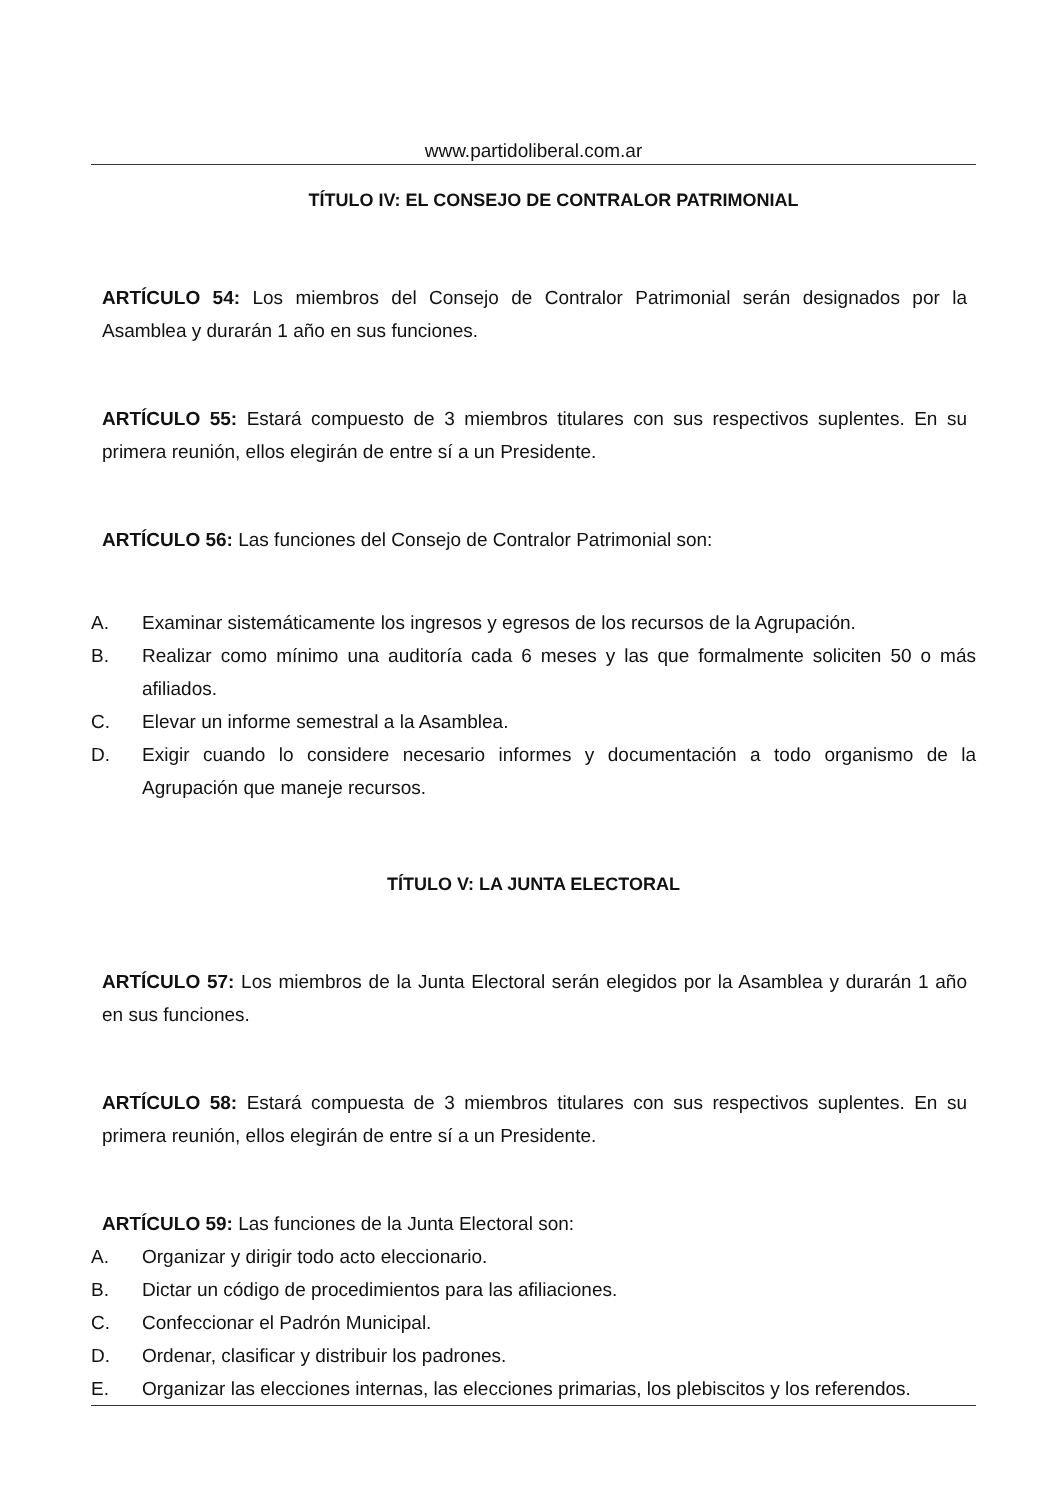www.partidoliberal.com.ar
TÍTULO IV: EL CONSEJO DE CONTRALOR PATRIMONIAL
ARTÍCULO 54: Los miembros del Consejo de Contralor Patrimonial serán designados por la Asamblea y durarán 1 año en sus funciones.
ARTÍCULO 55: Estará compuesto de 3 miembros titulares con sus respectivos suplentes. En su primera reunión, ellos elegirán de entre sí a un Presidente.
ARTÍCULO 56: Las funciones del Consejo de Contralor Patrimonial son:
A. Examinar sistemáticamente los ingresos y egresos de los recursos de la Agrupación.
B. Realizar como mínimo una auditoría cada 6 meses y las que formalmente soliciten 50 o más afiliados.
C. Elevar un informe semestral a la Asamblea.
D. Exigir cuando lo considere necesario informes y documentación a todo organismo de la Agrupación que maneje recursos.
TÍTULO V: LA JUNTA ELECTORAL
ARTÍCULO 57: Los miembros de la Junta Electoral serán elegidos por la Asamblea y durarán 1 año en sus funciones.
ARTÍCULO 58: Estará compuesta de 3 miembros titulares con sus respectivos suplentes. En su primera reunión, ellos elegirán de entre sí a un Presidente.
ARTÍCULO 59: Las funciones de la Junta Electoral son:
A. Organizar y dirigir todo acto eleccionario.
B. Dictar un código de procedimientos para las afiliaciones.
C. Confeccionar el Padrón Municipal.
D. Ordenar, clasificar y distribuir los padrones.
E. Organizar las elecciones internas, las elecciones primarias, los plebiscitos y los referendos.